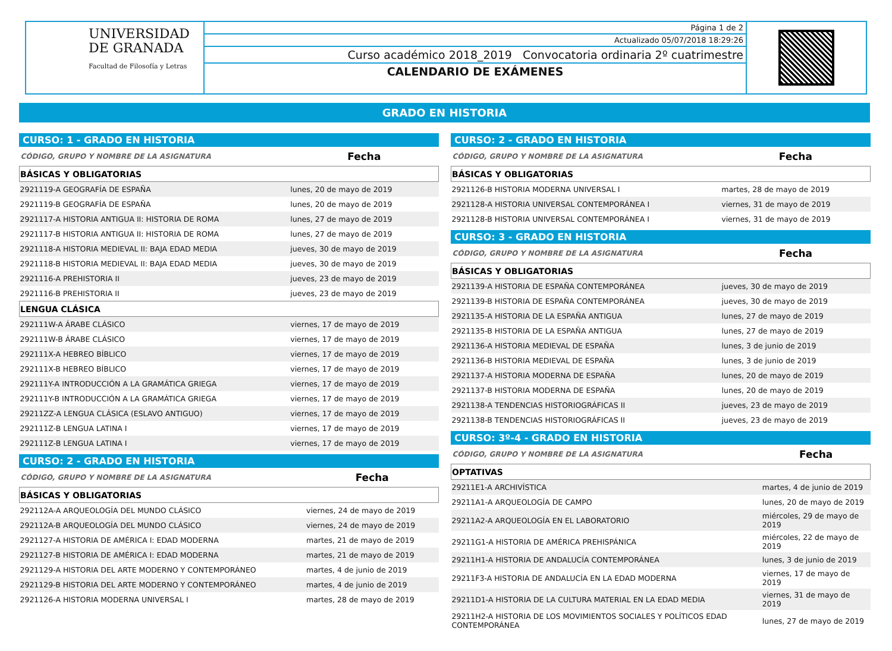UNIVERSIDAD
DE GRANADA
Facultad de Filosofía y Letras
Página 1 de 2
Actualizado 05/07/2018 18:29:26
Curso académico 2018_2019 Convocatoria ordinaria 2º cuatrimestre
CALENDARIO DE EXÁMENES
GRADO EN HISTORIA
CURSO: 1 - GRADO EN HISTORIA
| CÓDIGO, GRUPO Y NOMBRE DE LA ASIGNATURA | Fecha |
| --- | --- |
| BÁSICAS Y OBLIGATORIAS | |
| 2921119-A GEOGRAFÍA DE ESPAÑA | lunes, 20 de mayo de 2019 |
| 2921119-B GEOGRAFÍA DE ESPAÑA | lunes, 20 de mayo de 2019 |
| 2921117-A HISTORIA ANTIGUA II: HISTORIA DE ROMA | lunes, 27 de mayo de 2019 |
| 2921117-B HISTORIA ANTIGUA II: HISTORIA DE ROMA | lunes, 27 de mayo de 2019 |
| 2921118-A HISTORIA MEDIEVAL II: BAJA EDAD MEDIA | jueves, 30 de mayo de 2019 |
| 2921118-B HISTORIA MEDIEVAL II: BAJA EDAD MEDIA | jueves, 30 de mayo de 2019 |
| 2921116-A PREHISTORIA II | jueves, 23 de mayo de 2019 |
| 2921116-B PREHISTORIA II | jueves, 23 de mayo de 2019 |
| LENGUA CLÁSICA | |
| 292111W-A ÁRABE CLÁSICO | viernes, 17 de mayo de 2019 |
| 292111W-B ÁRABE CLÁSICO | viernes, 17 de mayo de 2019 |
| 292111X-A HEBREO BÍBLICO | viernes, 17 de mayo de 2019 |
| 292111X-B HEBREO BÍBLICO | viernes, 17 de mayo de 2019 |
| 292111Y-A INTRODUCCIÓN A LA GRAMÁTICA GRIEGA | viernes, 17 de mayo de 2019 |
| 292111Y-B INTRODUCCIÓN A LA GRAMÁTICA GRIEGA | viernes, 17 de mayo de 2019 |
| 29211ZZ-A LENGUA CLÁSICA (ESLAVO ANTIGUO) | viernes, 17 de mayo de 2019 |
| 292111Z-B LENGUA LATINA I | viernes, 17 de mayo de 2019 |
| 292111Z-B LENGUA LATINA I | viernes, 17 de mayo de 2019 |
CURSO: 2 - GRADO EN HISTORIA
| CÓDIGO, GRUPO Y NOMBRE DE LA ASIGNATURA | Fecha |
| --- | --- |
| BÁSICAS Y OBLIGATORIAS | |
| 292112A-A ARQUEOLOGÍA DEL MUNDO CLÁSICO | viernes, 24 de mayo de 2019 |
| 292112A-B ARQUEOLOGÍA DEL MUNDO CLÁSICO | viernes, 24 de mayo de 2019 |
| 2921127-A HISTORIA DE AMÉRICA I: EDAD MODERNA | martes, 21 de mayo de 2019 |
| 2921127-B HISTORIA DE AMÉRICA I: EDAD MODERNA | martes, 21 de mayo de 2019 |
| 2921129-A HISTORIA DEL ARTE MODERNO Y CONTEMPORÁNEO | martes, 4 de junio de 2019 |
| 2921129-B HISTORIA DEL ARTE MODERNO Y CONTEMPORÁNEO | martes, 4 de junio de 2019 |
| 2921126-A HISTORIA MODERNA UNIVERSAL I | martes, 28 de mayo de 2019 |
CURSO: 2 - GRADO EN HISTORIA
| CÓDIGO, GRUPO Y NOMBRE DE LA ASIGNATURA | Fecha |
| --- | --- |
| BÁSICAS Y OBLIGATORIAS | |
| 2921126-B HISTORIA MODERNA UNIVERSAL I | martes, 28 de mayo de 2019 |
| 2921128-A HISTORIA UNIVERSAL CONTEMPORÁNEA I | viernes, 31 de mayo de 2019 |
| 2921128-B HISTORIA UNIVERSAL CONTEMPORÁNEA I | viernes, 31 de mayo de 2019 |
CURSO: 3 - GRADO EN HISTORIA
| CÓDIGO, GRUPO Y NOMBRE DE LA ASIGNATURA | Fecha |
| --- | --- |
| BÁSICAS Y OBLIGATORIAS | |
| 2921139-A HISTORIA DE ESPAÑA CONTEMPORÁNEA | jueves, 30 de mayo de 2019 |
| 2921139-B HISTORIA DE ESPAÑA CONTEMPORÁNEA | jueves, 30 de mayo de 2019 |
| 2921135-A HISTORIA DE LA ESPAÑA ANTIGUA | lunes, 27 de mayo de 2019 |
| 2921135-B HISTORIA DE LA ESPAÑA ANTIGUA | lunes, 27 de mayo de 2019 |
| 2921136-A HISTORIA MEDIEVAL DE ESPAÑA | lunes, 3 de junio de 2019 |
| 2921136-B HISTORIA MEDIEVAL DE ESPAÑA | lunes, 3 de junio de 2019 |
| 2921137-A HISTORIA MODERNA DE ESPAÑA | lunes, 20 de mayo de 2019 |
| 2921137-B HISTORIA MODERNA DE ESPAÑA | lunes, 20 de mayo de 2019 |
| 2921138-A TENDENCIAS HISTORIOGRÁFICAS II | jueves, 23 de mayo de 2019 |
| 2921138-B TENDENCIAS HISTORIOGRÁFICAS II | jueves, 23 de mayo de 2019 |
CURSO: 3º-4 - GRADO EN HISTORIA
| CÓDIGO, GRUPO Y NOMBRE DE LA ASIGNATURA | Fecha |
| --- | --- |
| OPTATIVAS | |
| 29211E1-A ARCHIVÍSTICA | martes, 4 de junio de 2019 |
| 29211A1-A ARQUEOLOGÍA DE CAMPO | lunes, 20 de mayo de 2019 |
| 29211A2-A ARQUEOLOGÍA EN EL LABORATORIO | miércoles, 29 de mayo de 2019 |
| 29211G1-A HISTORIA DE AMÉRICA PREHISPÁNICA | miércoles, 22 de mayo de 2019 |
| 29211H1-A HISTORIA DE ANDALUCÍA CONTEMPORÁNEA | lunes, 3 de junio de 2019 |
| 29211F3-A HISTORIA DE ANDALUCÍA EN LA EDAD MODERNA | viernes, 17 de mayo de 2019 |
| 29211D1-A HISTORIA DE LA CULTURA MATERIAL EN LA EDAD MEDIA | viernes, 31 de mayo de 2019 |
| 29211H2-A HISTORIA DE LOS MOVIMIENTOS SOCIALES Y POLÍTICOS EDAD CONTEMPORÁNEA | lunes, 27 de mayo de 2019 |